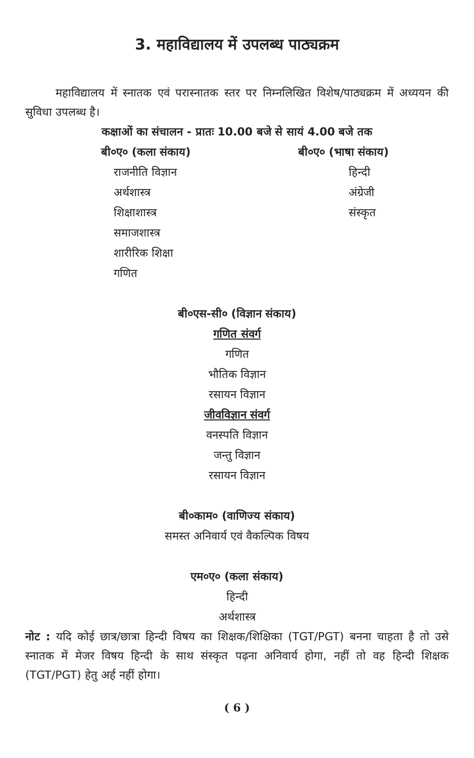3. महाविद्यालय में उपलब्ध पाठ्यक्रम
महाविद्यालय में स्नातक एवं परास्नातक स्तर पर निम्नलिखित विशेष/पाठ्यक्रम में अध्ययन की सुविधा उपलब्ध है।
कक्षाओं का संचालन - प्रातः 10.00 बजे से सायं 4.00 बजे तक
बी०ए० (कला संकाय)
राजनीति विज्ञान
अर्थशास्त्र
शिक्षाशास्त्र
समाजशास्त्र
शारीरिक शिक्षा
गणित
बी०ए० (भाषा संकाय)
हिन्दी
अंग्रेजी
संस्कृत
बी०एस-सी० (विज्ञान संकाय)
गणित संवर्ग
गणित
भौतिक विज्ञान
रसायन विज्ञान
जीवविज्ञान संवर्ग
वनस्पति विज्ञान
जन्तु विज्ञान
रसायन विज्ञान
बी०काम० (वाणिज्य संकाय)
समस्त अनिवार्य एवं वैकल्पिक विषय
एम०ए० (कला संकाय)
हिन्दी
अर्थशास्त्र
नोट : यदि कोई छात्र/छात्रा हिन्दी विषय का शिक्षक/शिक्षिका (TGT/PGT) बनना चाहता है तो उसे स्नातक में मेजर विषय हिन्दी के साथ संस्कृत पढ़ना अनिवार्य होगा, नहीं तो वह हिन्दी शिक्षक (TGT/PGT) हेतु अर्ह नहीं होगा।
( 6 )